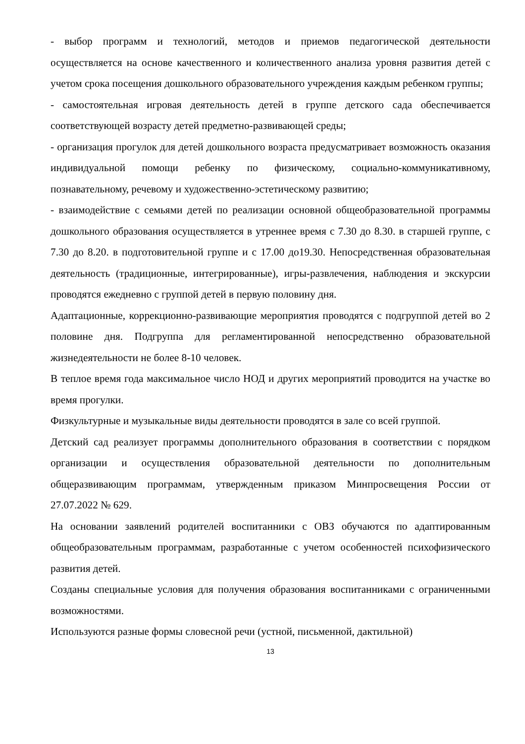- выбор программ и технологий, методов и приемов педагогической деятельности осуществляется на основе качественного и количественного анализа уровня развития детей с учетом срока посещения дошкольного образовательного учреждения каждым ребенком группы;
- самостоятельная игровая деятельность детей в группе детского сада обеспечивается соответствующей возрасту детей предметно-развивающей среды;
- организация прогулок для детей дошкольного возраста предусматривает возможность оказания индивидуальной помощи ребенку по физическому, социально-коммуникативному, познавательному, речевому и художественно-эстетическому развитию;
- взаимодействие с семьями детей по реализации основной общеобразовательной программы дошкольного образования осуществляется в утреннее время с 7.30 до 8.30. в старшей группе, с 7.30 до 8.20. в подготовительной группе и с 17.00 до19.30. Непосредственная образовательная деятельность (традиционные, интегрированные), игры-развлечения, наблюдения и экскурсии проводятся ежедневно с группой детей в первую половину дня.
Адаптационные, коррекционно-развивающие мероприятия проводятся с подгруппой детей во 2 половине дня. Подгруппа для регламентированной непосредственно образовательной жизнедеятельности не более 8-10 человек.
В теплое время года максимальное число НОД и других мероприятий проводится на участке во время прогулки.
Физкультурные и музыкальные виды деятельности проводятся в зале со всей группой.
Детский сад реализует программы дополнительного образования в соответствии с порядком организации и осуществления образовательной деятельности по дополнительным общеразвивающим программам, утвержденным приказом Минпросвещения России от 27.07.2022 № 629.
На основании заявлений родителей воспитанники с ОВЗ обучаются по адаптированным общеобразовательным программам, разработанные с учетом особенностей психофизического развития детей.
Созданы специальные условия для получения образования воспитанниками с ограниченными возможностями.
Используются разные формы словесной речи (устной, письменной, дактильной)
13